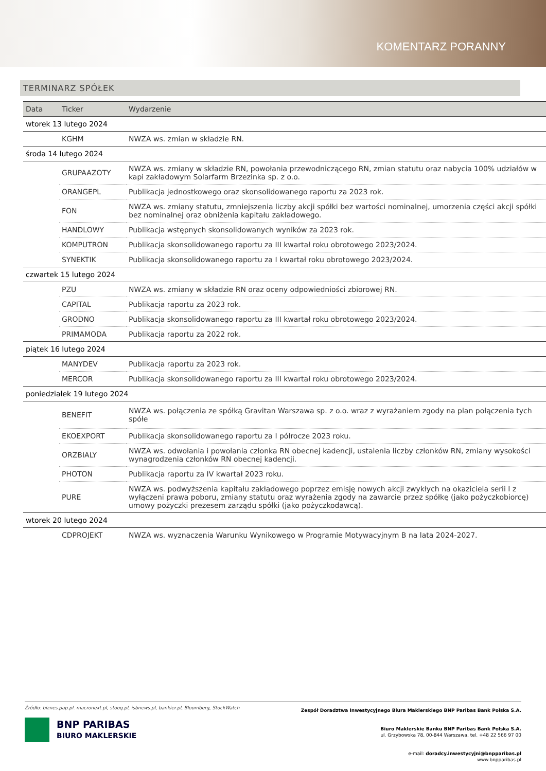KOMENTARZ PORANNY
TERMINARZ SPÓŁEK
| Data | Ticker | Wydarzenie |
| --- | --- | --- |
| wtorek 13 lutego 2024 | | |
| | KGHM | NWZA ws. zmian w składzie RN. |
| środa 14 lutego 2024 | | |
| | GRUPAAZOTY | NWZA ws. zmiany w składzie RN, powołania przewodniczącego RN, zmian statutu oraz nabycia 100% udziałów w kapi zakładowym Solarfarm Brzezinka sp. z o.o. |
| | ORANGEPL | Publikacja jednostkowego oraz skonsolidowanego raportu za 2023 rok. |
| | FON | NWZA ws. zmiany statutu, zmniejszenia liczby akcji spółki bez wartości nominalnej, umorzenia części akcji spółki bez nominalnej oraz obniżenia kapitału zakładowego. |
| | HANDLOWY | Publikacja wstępnych skonsolidowanych wyników za 2023 rok. |
| | KOMPUTRON | Publikacja skonsolidowanego raportu za III kwartał roku obrotowego 2023/2024. |
| | SYNEKTIK | Publikacja skonsolidowanego raportu za I kwartał roku obrotowego 2023/2024. |
| czwartek 15 lutego 2024 | | |
| | PZU | NWZA ws. zmiany w składzie RN oraz oceny odpowiedniości zbiorowej RN. |
| | CAPITAL | Publikacja raportu za 2023 rok. |
| | GRODNO | Publikacja skonsolidowanego raportu za III kwartał roku obrotowego 2023/2024. |
| | PRIMAMODA | Publikacja raportu za 2022 rok. |
| piątek 16 lutego 2024 | | |
| | MANYDEV | Publikacja raportu za 2023 rok. |
| | MERCOR | Publikacja skonsolidowanego raportu za III kwartał roku obrotowego 2023/2024. |
| poniedziałek 19 lutego 2024 | | |
| | BENEFIT | NWZA ws. połączenia ze spółką Gravitan Warszawa sp. z o.o. wraz z wyrażaniem zgody na plan połączenia tych spółe |
| | EKOEXPORT | Publikacja skonsolidowanego raportu za I półrocze 2023 roku. |
| | ORZBIALY | NWZA ws. odwołania i powołania członka RN obecnej kadencji, ustalenia liczby członków RN, zmiany wysokości wynagrodzenia członków RN obecnej kadencji. |
| | PHOTON | Publikacja raportu za IV kwartał 2023 roku. |
| | PURE | NWZA ws. podwyższenia kapitału zakładowego poprzez emisję nowych akcji zwykłych na okaziciela serii I z wyłączeni prawa poboru, zmiany statutu oraz wyrażenia zgody na zawarcie przez spółkę (jako pożyczkobiorcę) umowy pożyczki prezesem zarządu spółki (jako pożyczkodawcą). |
| wtorek 20 lutego 2024 | | |
| | CDPROJEKT | NWZA ws. wyznaczenia Warunku Wynikowego w Programie Motywacyjnym B na lata 2024-2027. |
Źródło: biznes.pap.pl. macronext.pl, stooq.pl, isbnews.pl, bankier.pl, Bloomberg, StockWatch
BNP PARIBAS
BIURO MAKLERSKIE
Zespół Doradztwa Inwestycyjnego Biura Maklerskiego BNP Paribas Bank Polska S.A.
Biuro Maklerskie Banku BNP Paribas Bank Polska S.A.
ul. Grzybowska 78, 00-844 Warszawa, tel. +48 22 566 97 00
e-mail: doradcy.inwestycyjni@bnpparibas.pl
www.bnpparibas.pl